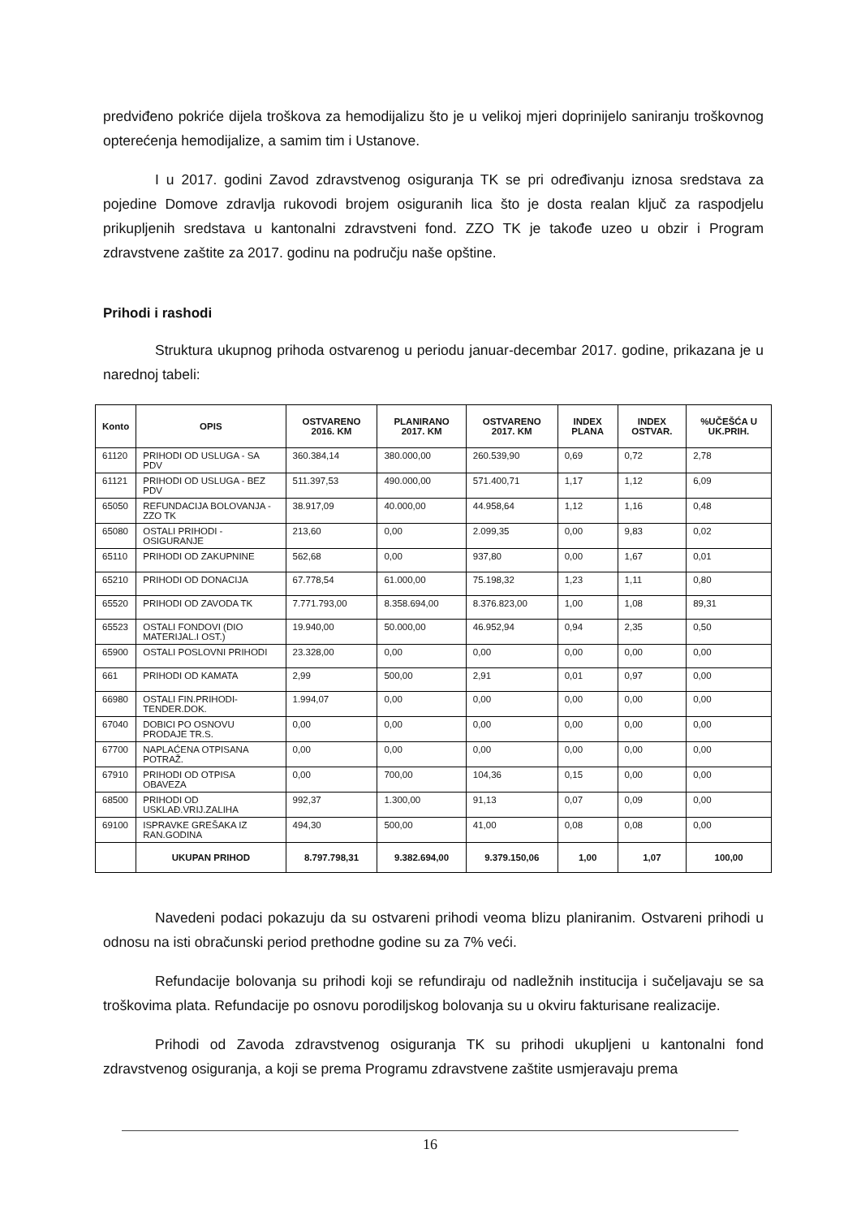predviđeno pokriće dijela troškova za hemodijalizu što je u velikoj mjeri doprinijelo saniranju troškovnog opterećenja hemodijalize, a samim tim i Ustanove.
I u 2017. godini Zavod zdravstvenog osiguranja TK se pri određivanju iznosa sredstava za pojedine Domove zdravlja rukovodi brojem osiguranih lica što je dosta realan ključ za raspodjelu prikupljenih sredstava u kantonalni zdravstveni fond. ZZO TK je takođe uzeo u obzir i Program zdravstvene zaštite za 2017. godinu na području naše opštine.
Prihodi i rashodi
Struktura ukupnog prihoda ostvarenog u periodu januar-decembar 2017. godine, prikazana je u narednoj tabeli:
| Konto | OPIS | OSTVARENO 2016. KM | PLANIRANO 2017. KM | OSTVARENO 2017. KM | INDEX PLANA | INDEX OSTVAR. | %UČEŠĆA U UK.PRIH. |
| --- | --- | --- | --- | --- | --- | --- | --- |
| 61120 | PRIHODI OD USLUGA - SA PDV | 360.384,14 | 380.000,00 | 260.539,90 | 0,69 | 0,72 | 2,78 |
| 61121 | PRIHODI OD USLUGA - BEZ PDV | 511.397,53 | 490.000,00 | 571.400,71 | 1,17 | 1,12 | 6,09 |
| 65050 | REFUNDACIJA BOLOVANJA - ZZO TK | 38.917,09 | 40.000,00 | 44.958,64 | 1,12 | 1,16 | 0,48 |
| 65080 | OSTALI PRIHODI - OSIGURANJE | 213,60 | 0,00 | 2.099,35 | 0,00 | 9,83 | 0,02 |
| 65110 | PRIHODI OD ZAKUPNINE | 562,68 | 0,00 | 937,80 | 0,00 | 1,67 | 0,01 |
| 65210 | PRIHODI OD DONACIJA | 67.778,54 | 61.000,00 | 75.198,32 | 1,23 | 1,11 | 0,80 |
| 65520 | PRIHODI OD ZAVODA TK | 7.771.793,00 | 8.358.694,00 | 8.376.823,00 | 1,00 | 1,08 | 89,31 |
| 65523 | OSTALI FONDOVI (DIO MATERIJAL.I OST.) | 19.940,00 | 50.000,00 | 46.952,94 | 0,94 | 2,35 | 0,50 |
| 65900 | OSTALI POSLOVNI PRIHODI | 23.328,00 | 0,00 | 0,00 | 0,00 | 0,00 | 0,00 |
| 661 | PRIHODI OD KAMATA | 2,99 | 500,00 | 2,91 | 0,01 | 0,97 | 0,00 |
| 66980 | OSTALI FIN.PRIHODI-TENDER.DOK. | 1.994,07 | 0,00 | 0,00 | 0,00 | 0,00 | 0,00 |
| 67040 | DOBICI PO OSNOVU PRODAJE TR.S. | 0,00 | 0,00 | 0,00 | 0,00 | 0,00 | 0,00 |
| 67700 | NAPLAĆENA OTPISANA POTRAŽ. | 0,00 | 0,00 | 0,00 | 0,00 | 0,00 | 0,00 |
| 67910 | PRIHODI OD OTPISA OBAVEZA | 0,00 | 700,00 | 104,36 | 0,15 | 0,00 | 0,00 |
| 68500 | PRIHODI OD USKLAĐ.VRIJ.ZALIHA | 992,37 | 1.300,00 | 91,13 | 0,07 | 0,09 | 0,00 |
| 69100 | ISPRAVKE GREŠAKA IZ RAN.GODINA | 494,30 | 500,00 | 41,00 | 0,08 | 0,08 | 0,00 |
| | UKUPAN PRIHOD | 8.797.798,31 | 9.382.694,00 | 9.379.150,06 | 1,00 | 1,07 | 100,00 |
Navedeni podaci pokazuju da su ostvareni prihodi veoma blizu planiranim. Ostvareni prihodi u odnosu na isti obračunski period prethodne godine su za 7% veći.
Refundacije bolovanja su prihodi koji se refundiraju od nadležnih institucija i sučeljavaju se sa troškovima plata. Refundacije po osnovu porodiljskog bolovanja su u okviru fakturisane realizacije.
Prihodi od Zavoda zdravstvenog osiguranja TK su prihodi ukupljeni u kantonalni fond zdravstvenog osiguranja, a koji se prema Programu zdravstvene zaštite usmjeravaju prema
16